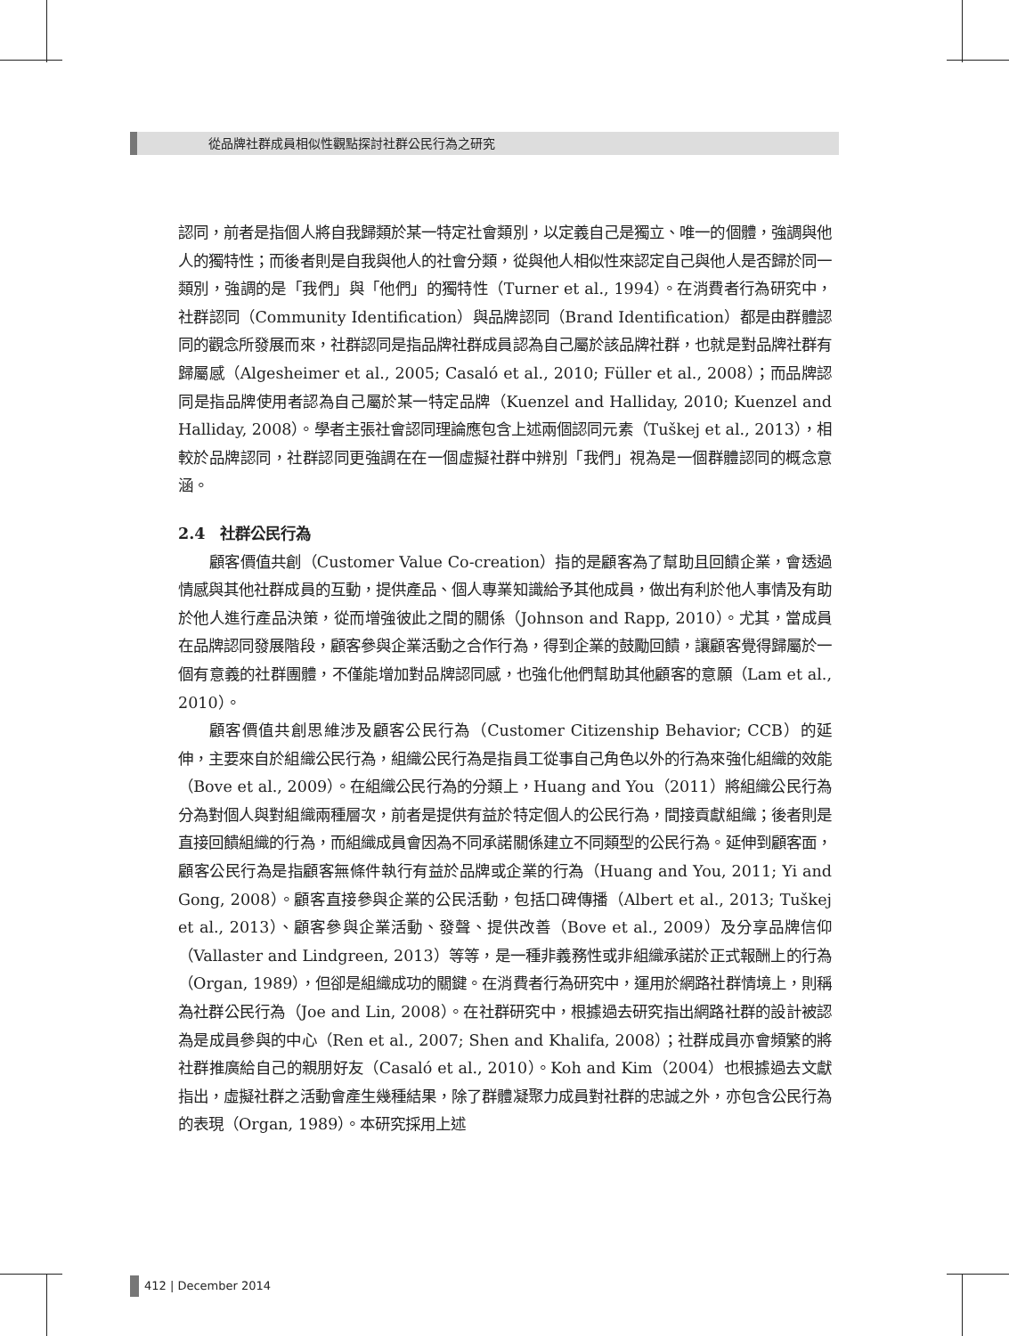從品牌社群成員相似性觀點探討社群公民行為之研究
認同，前者是指個人將自我歸類於某一特定社會類別，以定義自己是獨立、唯一的個體，強調與他人的獨特性；而後者則是自我與他人的社會分類，從與他人相似性來認定自己與他人是否歸於同一類別，強調的是「我們」與「他們」的獨特性（Turner et al., 1994）。在消費者行為研究中，社群認同（Community Identification）與品牌認同（Brand Identification）都是由群體認同的觀念所發展而來，社群認同是指品牌社群成員認為自己屬於該品牌社群，也就是對品牌社群有歸屬感（Algesheimer et al., 2005; Casaló et al., 2010; Füller et al., 2008）；而品牌認同是指品牌使用者認為自己屬於某一特定品牌（Kuenzel and Halliday, 2010; Kuenzel and Halliday, 2008）。學者主張社會認同理論應包含上述兩個認同元素（Tuškej et al., 2013），相較於品牌認同，社群認同更強調在在一個虛擬社群中辨別「我們」視為是一個群體認同的概念意涵。
2.4　社群公民行為
顧客價值共創（Customer Value Co-creation）指的是顧客為了幫助且回饋企業，會透過情感與其他社群成員的互動，提供產品、個人專業知識給予其他成員，做出有利於他人事情及有助於他人進行產品決策，從而增強彼此之間的關係（Johnson and Rapp, 2010）。尤其，當成員在品牌認同發展階段，顧客參與企業活動之合作行為，得到企業的鼓勵回饋，讓顧客覺得歸屬於一個有意義的社群團體，不僅能增加對品牌認同感，也強化他們幫助其他顧客的意願（Lam et al., 2010）。
顧客價值共創思維涉及顧客公民行為（Customer Citizenship Behavior; CCB）的延伸，主要來自於組織公民行為，組織公民行為是指員工從事自己角色以外的行為來強化組織的效能（Bove et al., 2009）。在組織公民行為的分類上，Huang and You（2011）將組織公民行為分為對個人與對組織兩種層次，前者是提供有益於特定個人的公民行為，間接貢獻組織；後者則是直接回饋組織的行為，而組織成員會因為不同承諾關係建立不同類型的公民行為。延伸到顧客面，顧客公民行為是指顧客無條件執行有益於品牌或企業的行為（Huang and You, 2011; Yi and Gong, 2008）。顧客直接參與企業的公民活動，包括口碑傳播（Albert et al., 2013; Tuškej et al., 2013）、顧客參與企業活動、發聲、提供改善（Bove et al., 2009）及分享品牌信仰（Vallaster and Lindgreen, 2013）等等，是一種非義務性或非組織承諾於正式報酬上的行為（Organ, 1989），但卻是組織成功的關鍵。在消費者行為研究中，運用於網路社群情境上，則稱為社群公民行為（Joe and Lin, 2008）。在社群研究中，根據過去研究指出網路社群的設計被認為是成員參與的中心（Ren et al., 2007; Shen and Khalifa, 2008）；社群成員亦會頻繁的將社群推廣給自己的親朋好友（Casaló et al., 2010）。Koh and Kim（2004）也根據過去文獻指出，虛擬社群之活動會產生幾種結果，除了群體凝聚力成員對社群的忠誠之外，亦包含公民行為的表現（Organ, 1989）。本研究採用上述
412 | December 2014